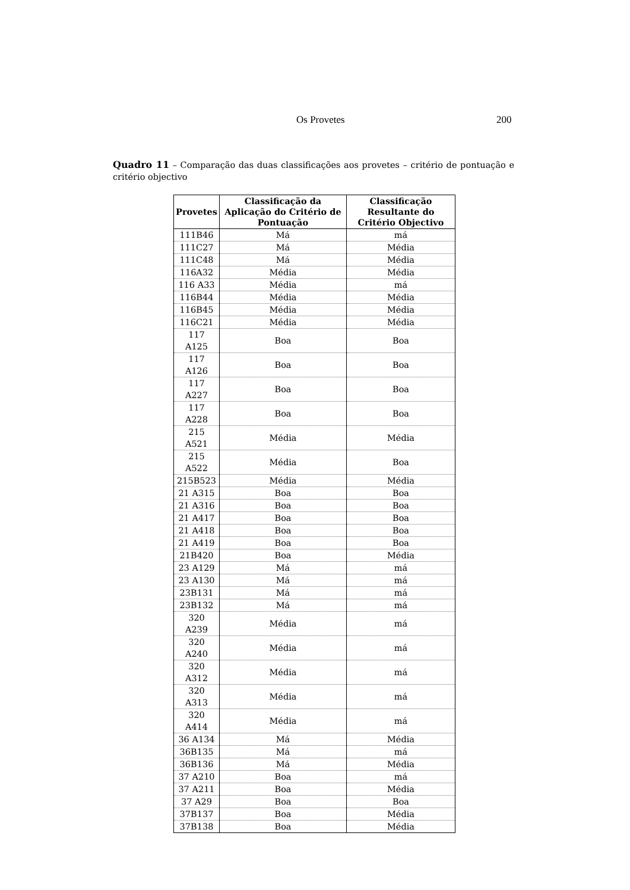Os Provetes 200
Quadro 11 – Comparação das duas classificações aos provetes – critério de pontuação e critério objectivo
| Provetes | Classificação da Aplicação do Critério de Pontuação | Classificação Resultante do Critério Objectivo |
| --- | --- | --- |
| 111B46 | Má | má |
| 111C27 | Má | Média |
| 111C48 | Má | Média |
| 116A32 | Média | Média |
| 116 A33 | Média | má |
| 116B44 | Média | Média |
| 116B45 | Média | Média |
| 116C21 | Média | Média |
| 117 A125 | Boa | Boa |
| 117 A126 | Boa | Boa |
| 117 A227 | Boa | Boa |
| 117 A228 | Boa | Boa |
| 215 A521 | Média | Média |
| 215 A522 | Média | Boa |
| 215B523 | Média | Média |
| 21 A315 | Boa | Boa |
| 21 A316 | Boa | Boa |
| 21 A417 | Boa | Boa |
| 21 A418 | Boa | Boa |
| 21 A419 | Boa | Boa |
| 21B420 | Boa | Média |
| 23 A129 | Má | má |
| 23 A130 | Má | má |
| 23B131 | Má | má |
| 23B132 | Má | má |
| 320 A239 | Média | má |
| 320 A240 | Média | má |
| 320 A312 | Média | má |
| 320 A313 | Média | má |
| 320 A414 | Média | má |
| 36 A134 | Má | Média |
| 36B135 | Má | má |
| 36B136 | Má | Média |
| 37 A210 | Boa | má |
| 37 A211 | Boa | Média |
| 37 A29 | Boa | Boa |
| 37B137 | Boa | Média |
| 37B138 | Boa | Média |